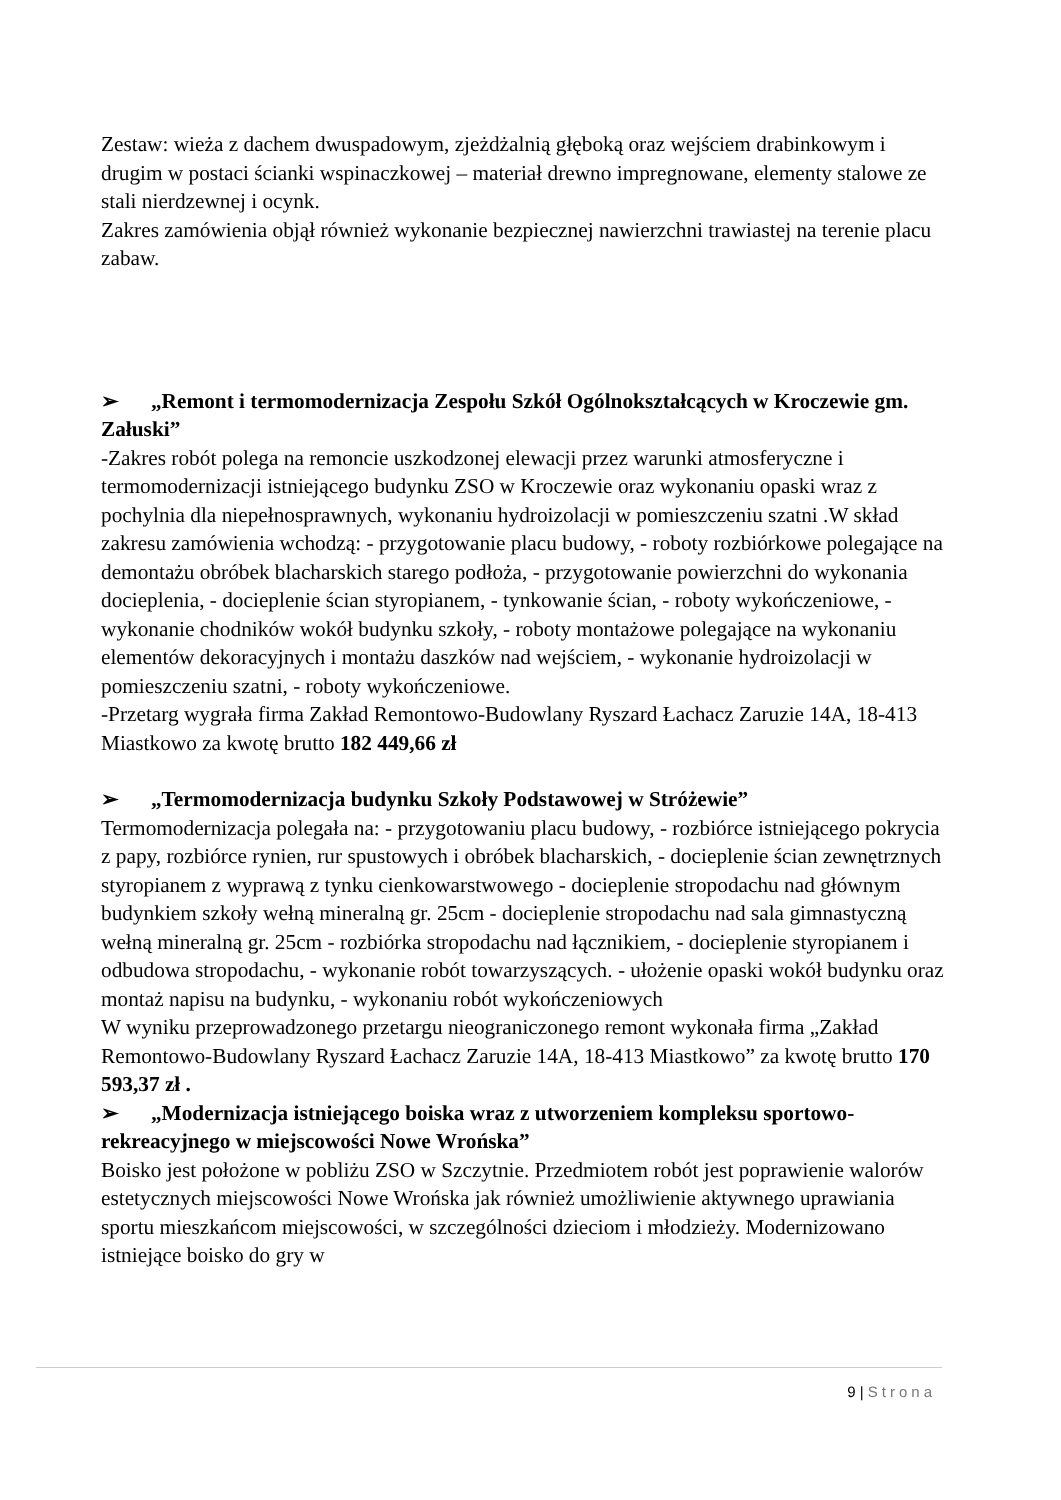Zestaw: wieża z dachem dwuspadowym, zjeżdżalnią głęboką oraz wejściem drabinkowym i drugim w postaci ścianki wspinaczkowej – materiał drewno impregnowane, elementy stalowe ze stali nierdzewnej i ocynk.
Zakres zamówienia objął również wykonanie bezpiecznej nawierzchni trawiastej na terenie placu zabaw.
➢ „Remont i termomodernizacja Zespołu Szkół Ogólnokształcących w Kroczewie gm. Załuski”
-Zakres robót polega na remoncie uszkodzonej elewacji przez warunki atmosferyczne i termomodernizacji istniejącego budynku ZSO w Kroczewie oraz wykonaniu opaski wraz z pochylnia dla niepełnosprawnych, wykonaniu hydroizolacji w pomieszczeniu szatni .W skład zakresu zamówienia wchodzą: - przygotowanie placu budowy, - roboty rozbiórkowe polegające na demontażu obróbek blacharskich starego podłoża, - przygotowanie powierzchni do wykonania docieplenia, - docieplenie ścian styropianem, - tynkowanie ścian, - roboty wykończeniowe, - wykonanie chodników wokół budynku szkoły, - roboty montażowe polegające na wykonaniu elementów dekoracyjnych i montażu daszków nad wejściem, - wykonanie hydroizolacji w pomieszczeniu szatni, - roboty wykończeniowe.
-Przetarg wygrała firma Zakład Remontowo-Budowlany Ryszard Łachacz Zaruzie 14A, 18-413 Miastkowo za kwotę brutto 182 449,66 zł
➢ „Termomodernizacja budynku Szkoły Podstawowej w Stróżewie”
Termomodernizacja polegała na: - przygotowaniu placu budowy, - rozbiórce istniejącego pokrycia z papy, rozbiórce rynien, rur spustowych i obróbek blacharskich, - docieplenie ścian zewnętrznych styropianem z wyprawą z tynku cienkowarstwowego - docieplenie stropodachu nad głównym budynkiem szkoły wełną mineralną gr. 25cm - docieplenie stropodachu nad sala gimnastyczną wełną mineralną gr. 25cm - rozbiórka stropodachu nad łącznikiem, - docieplenie styropianem i odbudowa stropodachu, - wykonanie robót towarzyszących. - ułożenie opaski wokół budynku oraz montaż napisu na budynku, - wykonaniu robót wykończeniowych
W wyniku przeprowadzonego przetargu nieograniczonego remont wykonała firma „Zakład Remontowo-Budowlany Ryszard Łachacz Zaruzie 14A, 18-413 Miastkowo” za kwotę brutto 170 593,37 zł .
➢ „Modernizacja istniejącego boiska wraz z utworzeniem kompleksu sportowo-rekreacyjnego w miejscowości Nowe Wrońska”
Boisko jest położone w pobliżu ZSO w Szczytnie. Przedmiotem robót jest poprawienie walorów estetycznych miejscowości Nowe Wrońska jak również umożliwienie aktywnego uprawiania sportu mieszkańcom miejscowości, w szczególności dzieciom i młodzieży. Modernizowano istniejące boisko do gry w
9 | Strona